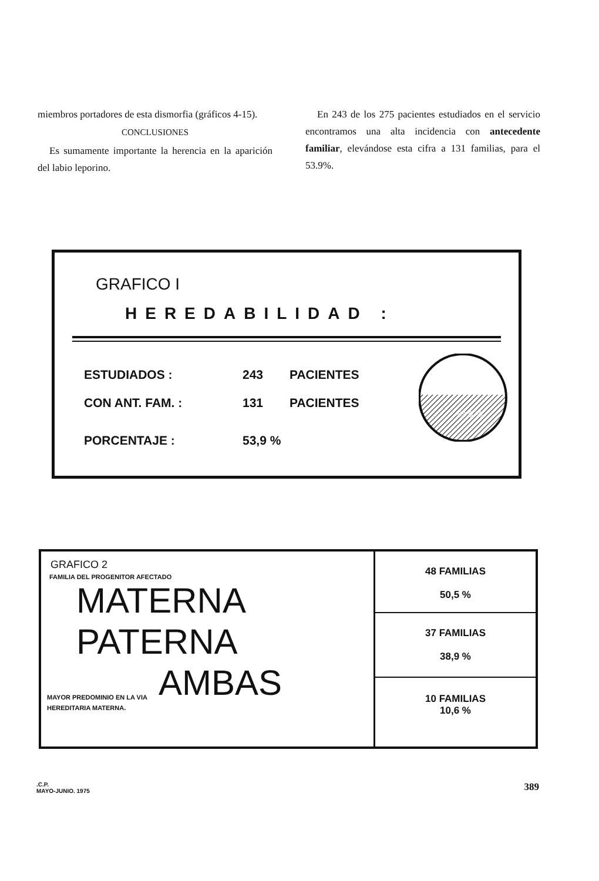miembros portadores de esta dismorfia (gráficos 4-15).
CONCLUSIONES
Es sumamente importante la herencia en la aparición del labio leporino.
En 243 de los 275 pacientes estudiados en el servicio encontramos una alta incidencia con antecedente familiar, elevándose esta cifra a 131 familias, para el 53.9%.
GRAFICO I
HEREDABILIDAD :
ESTUDIADOS : 243 PACIENTES
CON ANT. FAM. : 131 PACIENTES
PORCENTAJE : 53,9 %
53,9 %
GRAFICO 2
FAMILIA DEL PROGENITOR AFECTADO
MATERNA
PATERNA
AMBAS
MAYOR PREDOMINIO EN LA VIA
HEREDITARIA MATERNA.
48 FAMILIAS
50,5 %
37 FAMILIAS
38,9 %
10 FAMILIAS
10,6 %
.C.P.
MAYO-JUNIO. 1975
389